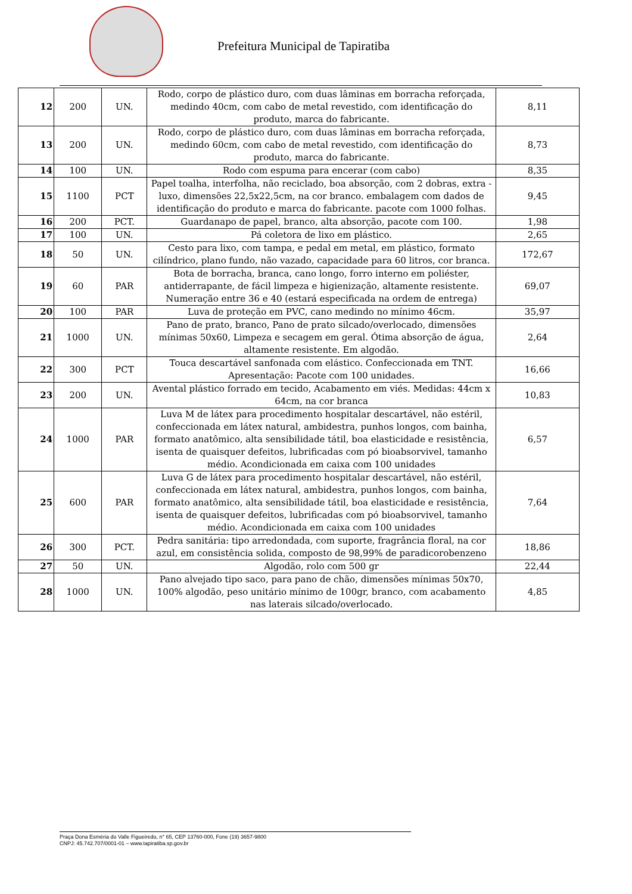Prefeitura Municipal de Tapiratiba
| 12 | 200 | UN. | Rodo, corpo de plástico duro, com duas lâminas em borracha reforçada, medindo 40cm, com cabo de metal revestido, com identificação do produto, marca do fabricante. | 8,11 |
| 13 | 200 | UN. | Rodo, corpo de plástico duro, com duas lâminas em borracha reforçada, medindo 60cm, com cabo de metal revestido, com identificação do produto, marca do fabricante. | 8,73 |
| 14 | 100 | UN. | Rodo com espuma para encerar (com cabo) | 8,35 |
| 15 | 1100 | PCT | Papel toalha, interfolha, não reciclado, boa absorção, com 2 dobras, extra - luxo, dimensões 22,5x22,5cm, na cor branco. embalagem com dados de identificação do produto e marca do fabricante. pacote com 1000 folhas. | 9,45 |
| 16 | 200 | PCT. | Guardanapo de papel, branco, alta absorção, pacote com 100. | 1,98 |
| 17 | 100 | UN. | Pá coletora de lixo em plástico. | 2,65 |
| 18 | 50 | UN. | Cesto para lixo, com tampa, e pedal em metal, em plástico, formato cilíndrico, plano fundo, não vazado, capacidade para 60 litros, cor branca. | 172,67 |
| 19 | 60 | PAR | Bota de borracha, branca, cano longo, forro interno em poliéster, antiderrapante, de fácil limpeza e higienização, altamente resistente. Numeração entre 36 e 40 (estará especificada na ordem de entrega) | 69,07 |
| 20 | 100 | PAR | Luva de proteção em PVC, cano medindo no mínimo 46cm. | 35,97 |
| 21 | 1000 | UN. | Pano de prato, branco, Pano de prato silcado/overlocado, dimensões mínimas 50x60, Limpeza e secagem em geral. Ótima absorção de água, altamente resistente. Em algodão. | 2,64 |
| 22 | 300 | PCT | Touca descartável sanfonada com elástico. Confeccionada em TNT. Apresentação: Pacote com 100 unidades. | 16,66 |
| 23 | 200 | UN. | Avental plástico forrado em tecido, Acabamento em viés. Medidas: 44cm x 64cm, na cor branca | 10,83 |
| 24 | 1000 | PAR | Luva M de látex para procedimento hospitalar descartável, não estéril, confeccionada em látex natural, ambidestra, punhos longos, com bainha, formato anatômico, alta sensibilidade tátil, boa elasticidade e resistência, isenta de quaisquer defeitos, lubrificadas com pó bioabsorvivel, tamanho médio. Acondicionada em caixa com 100 unidades | 6,57 |
| 25 | 600 | PAR | Luva G de látex para procedimento hospitalar descartável, não estéril, confeccionada em látex natural, ambidestra, punhos longos, com bainha, formato anatômico, alta sensibilidade tátil, boa elasticidade e resistência, isenta de quaisquer defeitos, lubrificadas com pó bioabsorvivel, tamanho médio. Acondicionada em caixa com 100 unidades | 7,64 |
| 26 | 300 | PCT. | Pedra sanitária: tipo arredondada, com suporte, fragrância floral, na cor azul, em consistência solida, composto de 98,99% de paradicorobenzeno | 18,86 |
| 27 | 50 | UN. | Algodão, rolo com 500 gr | 22,44 |
| 28 | 1000 | UN. | Pano alvejado tipo saco, para pano de chão, dimensões mínimas 50x70, 100% algodão, peso unitário mínimo de 100gr, branco, com acabamento nas laterais silcado/overlocado. | 4,85 |
Praça Dona Esméria do Valle Figueiredo, n° 65, CEP 13760-000, Fone (19) 3657-9800
CNPJ: 45.742.707/0001-01 – www.tapiratiba.sp.gov.br